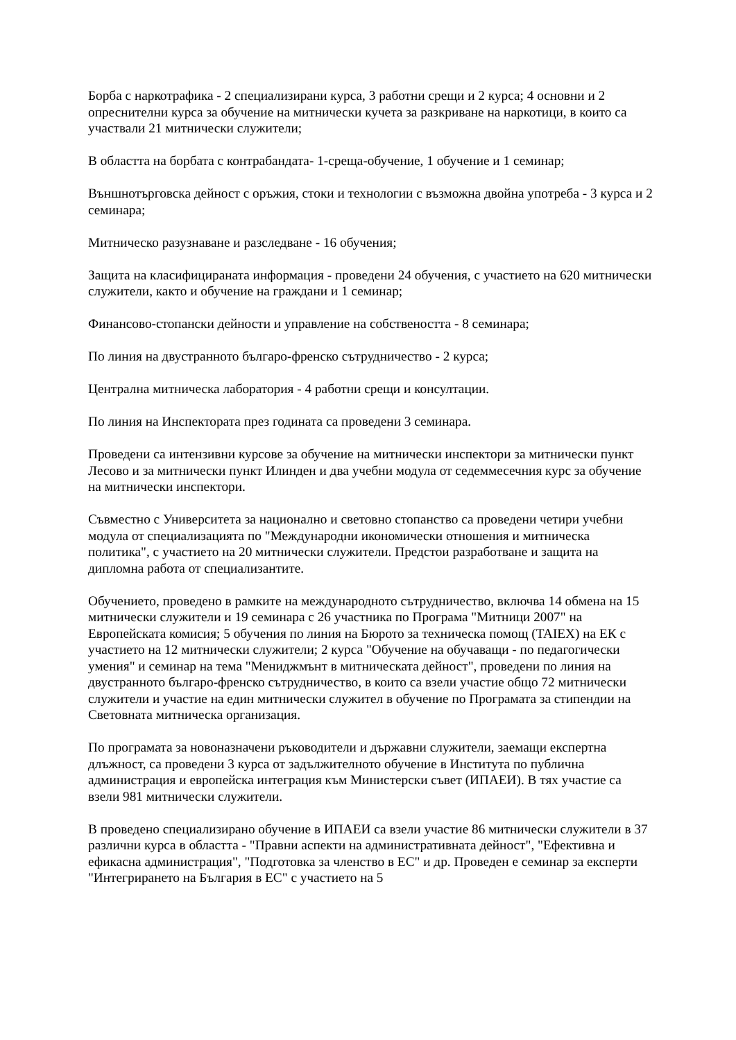Борба с наркотрафика - 2 специализирани курса, 3 работни срещи и 2 курса; 4 основни и 2 опреснителни курса за обучение на митнически кучета за разкриване на наркотици, в които са участвали 21 митнически служители;
В областта на борбата с контрабандата- 1-среща-обучение, 1 обучение и 1 семинар;
Външнотърговска дейност с оръжия, стоки и технологии с възможна двойна употреба - 3 курса и 2 семинара;
Митническо разузнаване и разследване - 16 обучения;
Защита на класифицираната информация - проведени 24 обучения, с участието на 620 митнически служители, както и обучение на граждани и 1 семинар;
Финансово-стопански дейности и управление на собствеността - 8 семинара;
По линия на двустранното българо-френско сътрудничество - 2 курса;
Централна митническа лаборатория - 4 работни срещи и консултации.
По линия на Инспектората през годината са проведени 3 семинара.
Проведени са интензивни курсове за обучение на митнически инспектори за митнически пункт Лесово и за митнически пункт Илинден и два учебни модула от седеммесечния курс за обучение на митнически инспектори.
Съвместно с Университета за национално и световно стопанство са проведени четири учебни модула от специализацията по "Международни икономически отношения и митническа политика", с участието на 20 митнически служители. Предстои разработване и защита на дипломна работа от специализантите.
Обучението, проведено в рамките на международното сътрудничество, включва 14 обмена на 15 митнически служители и 19 семинара с 26 участника по Програма "Митници 2007" на Европейската комисия; 5 обучения по линия на Бюрото за техническа помощ (TAIEX) на ЕК с участието на 12 митнически служители; 2 курса "Обучение на обучаващи - по педагогически умения" и семинар на тема "Мениджмънт в митническата дейност", проведени по линия на двустранното българо-френско сътрудничество, в които са взели участие общо 72 митнически служители и участие на един митнически служител в обучение по Програмата за стипендии на Световната митническа организация.
По програмата за новоназначени ръководители и държавни служители, заемащи експертна длъжност, са проведени 3 курса от задължителното обучение в Института по публична администрация и европейска интеграция към Министерски съвет (ИПАЕИ). В тях участие са взели 981 митнически служители.
В проведено специализирано обучение в ИПАЕИ са взели участие 86 митнически служители в 37 различни курса в областта - "Правни аспекти на административната дейност", "Ефективна и ефикасна администрация", "Подготовка за членство в ЕС" и др. Проведен е семинар за експерти "Интегрирането на България в ЕС" с участието на 5